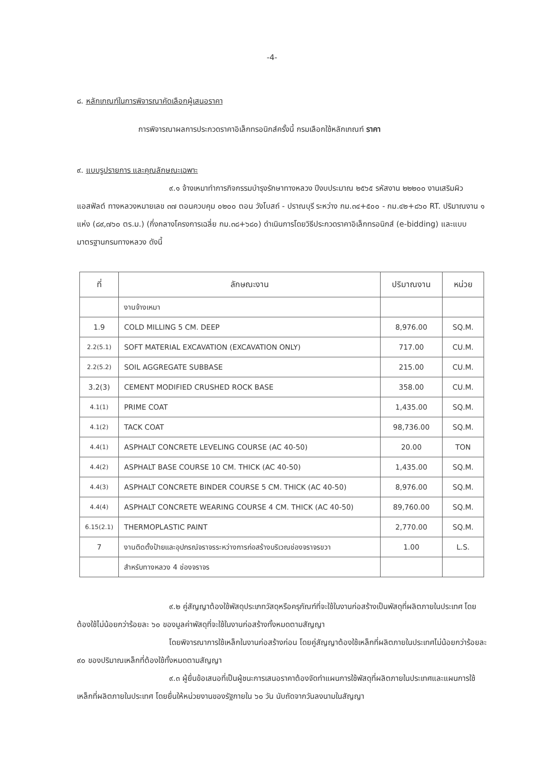-4-
๘. หลักเกณฑ์ในการพิจารณาคัดเลือกผู้เสนอราคา
การพิจารณาผลการประกวดราคาอิเล็กทรอนิกส์ครั้งนี้ กรมเลือกใช้หลักเกณฑ์ ราคา
๙. แบบรูปรายการ และคุณลักษณะเฉพาะ
๙.๑ จ้างเหมาทำการกิจกรรมบำรุงรักษาทางหลวง ปีงบประมาณ ๒๕๖๕ รหัสงาน ๒๒๒๐๐ งานเสริมผิวแอสฟัลต์ ทางหลวงหมายเลข ๓๗ ตอนควบคุม ๐๒๐๐ ตอน วังโบสถ์ - ปราณบุรี ระหว่าง กม.๓๔+๕๐๐ - กม.๔๒+๘๖๐ RT. ปริมาณงาน ๑ แห่ง (๘๙,๗๖๐ ตร.ม.) (กึ่งกลางโครงการเฉลี่ย กม.๓๘+๖๘๐) ดำเนินการโดยวิธีประกวดราคาอิเล็กทรอนิกส์ (e-bidding) และแบบมาตรฐานกรมทางหลวง ดังนี้
| ที่ | ลักษณะงาน | ปริมาณงาน | หน่วย |
| --- | --- | --- | --- |
| | งานจ้างเหมา | | |
| 1.9 | COLD MILLING 5 CM. DEEP | 8,976.00 | SQ.M. |
| 2.2(5.1) | SOFT MATERIAL EXCAVATION (EXCAVATION ONLY) | 717.00 | CU.M. |
| 2.2(5.2) | SOIL AGGREGATE SUBBASE | 215.00 | CU.M. |
| 3.2(3) | CEMENT MODIFIED CRUSHED ROCK BASE | 358.00 | CU.M. |
| 4.1(1) | PRIME COAT | 1,435.00 | SQ.M. |
| 4.1(2) | TACK COAT | 98,736.00 | SQ.M. |
| 4.4(1) | ASPHALT CONCRETE LEVELING COURSE (AC 40-50) | 20.00 | TON |
| 4.4(2) | ASPHALT BASE COURSE 10 CM. THICK (AC 40-50) | 1,435.00 | SQ.M. |
| 4.4(3) | ASPHALT CONCRETE BINDER COURSE 5 CM. THICK (AC 40-50) | 8,976.00 | SQ.M. |
| 4.4(4) | ASPHALT CONCRETE WEARING COURSE 4 CM. THICK (AC 40-50) | 89,760.00 | SQ.M. |
| 6.15(2.1) | THERMOPLASTIC PAINT | 2,770.00 | SQ.M. |
| 7 | งานติดตั้งป้ายและอุปกรณ์จราจรระหว่างการก่อสร้างบริเวณช่องจราจรขวา | 1.00 | L.S. |
| | สำหรับทางหลวง 4 ช่องจราจร | | |
๙.๒ คู่สัญญาต้องใช้พัสดุประเภทวัสดุหรือครุภัณฑ์ที่จะใช้ในงานก่อสร้างเป็นพัสดุที่ผลิตภายในประเทศ โดยต้องใช้ไม่น้อยกว่าร้อยละ ๖๐ ของมูลค่าพัสดุที่จะใช้ในงานก่อสร้างทั้งหมดตามสัญญา
โดยพิจารณาการใช้เหล็กในงานก่อสร้างก่อน โดยคู่สัญญาต้องใช้เหล็กที่ผลิตภายในประเทศไม่น้อยกว่าร้อยละ ๙๐ ของปริมาณเหล็กที่ต้องใช้ทั้งหมดตามสัญญา
๙.๓ ผู้ยื่นข้อเสนอที่เป็นผู้ชนะการเสนอราคาต้องจัดทำแผนการใช้พัสดุที่ผลิตภายในประเทศและแผนการใช้เหล็กที่ผลิตภายในประเทศ โดยยื่นให้หน่วยงานของรัฐภายใน ๖๐ วัน นับถัดจากวันลงนามในสัญญา